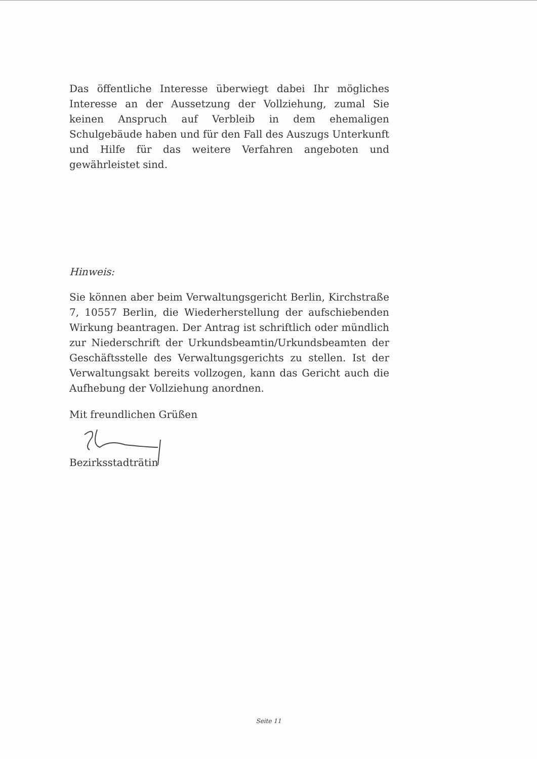Das öffentliche Interesse überwiegt dabei Ihr mögliches Interesse an der Aussetzung der Vollziehung, zumal Sie keinen Anspruch auf Verbleib in dem ehemaligen Schulgebäude haben und für den Fall des Auszugs Unterkunft und Hilfe für das weitere Verfahren angeboten und gewährleistet sind.
Hinweis:
Sie können aber beim Verwaltungsgericht Berlin, Kirchstraße 7, 10557 Berlin, die Wiederherstellung der aufschiebenden Wirkung beantragen. Der Antrag ist schriftlich oder mündlich zur Niederschrift der Urkundsbeamtin/Urkundsbeamten der Geschäftsstelle des Verwaltungsgerichts zu stellen. Ist der Verwaltungsakt bereits vollzogen, kann das Gericht auch die Aufhebung der Vollziehung anordnen.
Mit freundlichen Grüßen
Bezirksstadträtin
Seite 11